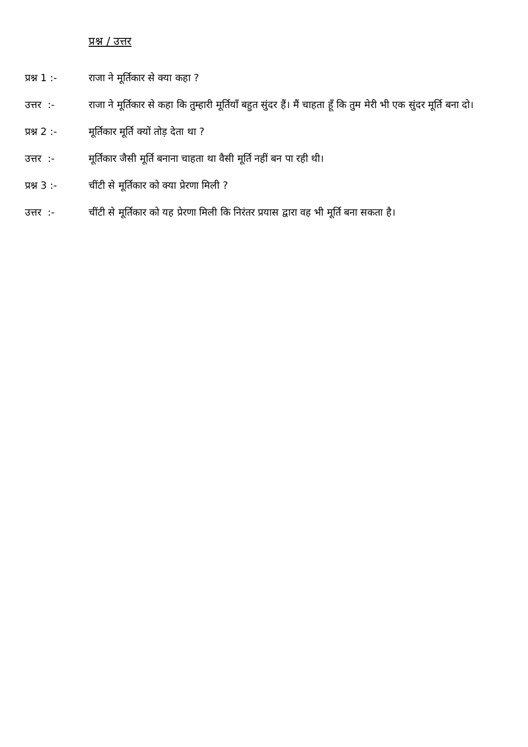प्रश्न / उत्तर
प्रश्न 1 :-
राजा ने मूर्तिकार से क्या कहा ?
उत्तर :- राजा ने मूर्तिकार से कहा कि तुम्हारी मूर्तियाँ बहुत सुंदर हैं। मैं चाहता हूँ कि तुम मेरी भी एक सुंदर मूर्ति बना दो।
प्रश्न 2 :-
मूर्तिकार मूर्ति क्यों तोड़ देता था ?
उत्तर :- मूर्तिकार जैसी मूर्ति बनाना चाहता था वैसी मूर्ति नहीं बन पा रही थी।
प्रश्न 3 :-
चींटी से मूर्तिकार को क्या प्रेरणा मिली ?
उत्तर :- चींटी से मूर्तिकार को यह प्रेरणा मिली कि निरंतर प्रयास द्वारा वह भी मूर्ति बना सकता है।